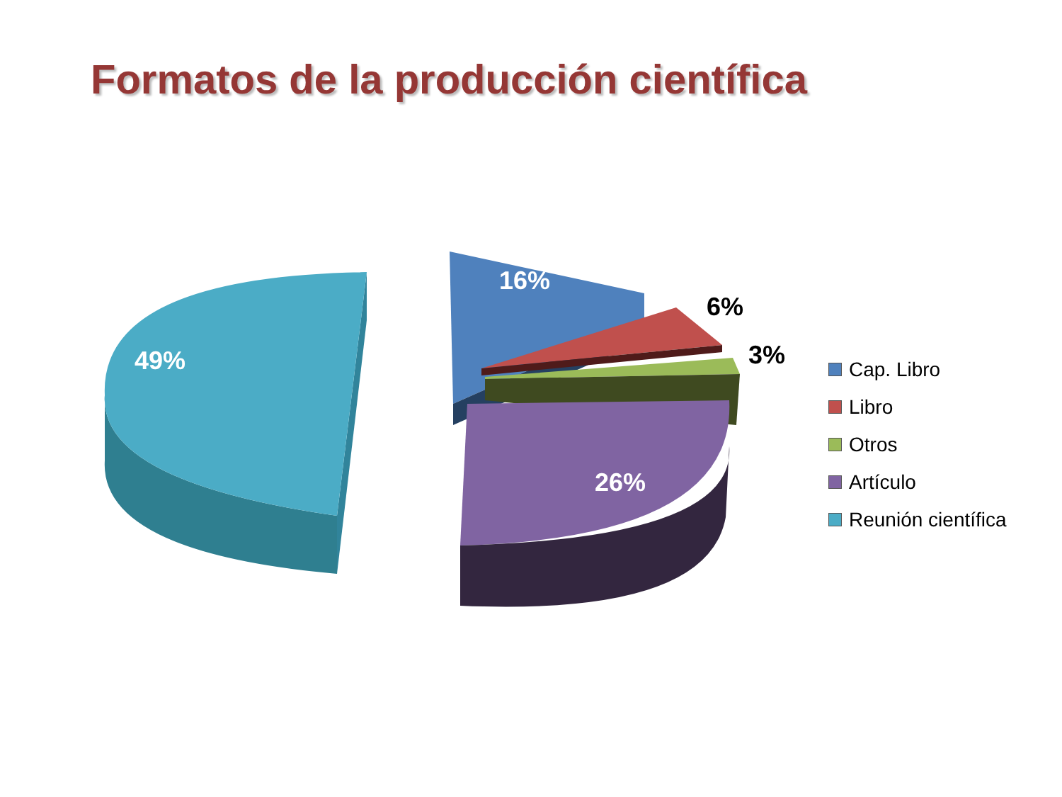Formatos de la producción científica
49%
16%
6%
3%
26%
Cap. Libro
Libro
Otros
Artículo
Reunión científica